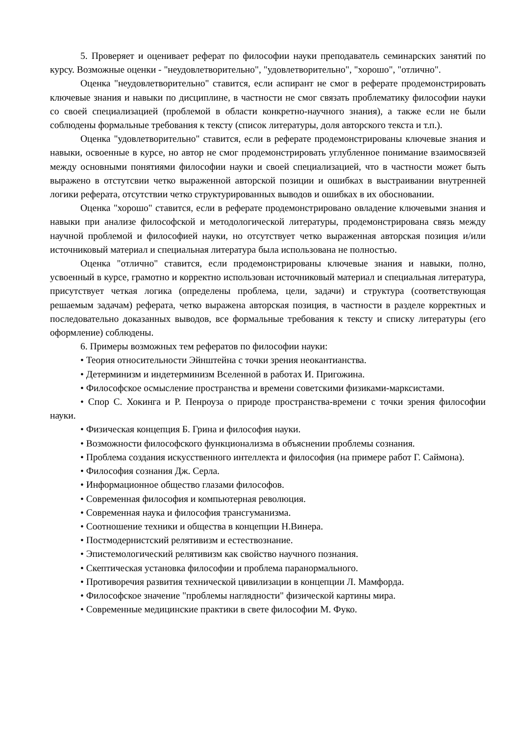5. Проверяет и оценивает реферат по философии науки преподаватель семинарских занятий по курсу. Возможные оценки - "неудовлетворительно", "удовлетворительно", "хорошо", "отлично".
Оценка "неудовлетворительно" ставится, если аспирант не смог в реферате продемонстрировать ключевые знания и навыки по дисциплине, в частности не смог связать проблематику философии науки со своей специализацией (проблемой в области конкретно-научного знания), а также если не были соблюдены формальные требования к тексту (список литературы, доля авторского текста и т.п.).
Оценка "удовлетворительно" ставится, если в реферате продемонстрированы ключевые знания и навыки, освоенные в курсе, но автор не смог продемонстрировать углубленное понимание взаимосвязей между основными понятиями философии науки и своей специализацией, что в частности может быть выражено в отстутсвии четко выраженной авторской позиции и ошибках в выстраивании внутренней логики реферата, отсутствии четко структурированных выводов и ошибках в их обосновании.
Оценка "хорошо" ставится, если в реферате продемонстрировано овладение ключевыми знания и навыки при анализе философской и методологической литературы, продемонстрирована связь между научной проблемой и философией науки, но отсутствует четко выраженная авторская позиция и/или источниковый материал и специальная литература была использована не полностью.
Оценка "отлично" ставится, если продемонстрированы ключевые знания и навыки, полно, усвоенный в курсе, грамотно и корректно использован источниковый материал и специальная литература, присутствует четкая логика (определены проблема, цели, задачи) и структура (соответствующая решаемым задачам) реферата, четко выражена авторская позиция, в частности в разделе корректных и последовательно доказанных выводов, все формальные требования к тексту и списку литературы (его оформление) соблюдены.
6. Примеры возможных тем рефератов по философии науки:
• Теория относительности Эйнштейна с точки зрения неокантианства.
• Детерминизм и индетерминизм Вселенной в работах И. Пригожина.
• Философское осмысление пространства и времени советскими физиками-марксистами.
• Спор С. Хокинга и Р. Пенроуза о природе пространства-времени с точки зрения философии науки.
• Физическая концепция Б. Грина и философия науки.
• Возможности философского функционализма в объяснении проблемы сознания.
• Проблема создания искусственного интеллекта и философия (на примере работ Г. Саймона).
• Философия сознания Дж. Серла.
• Информационное общество глазами философов.
• Современная философия и компьютерная революция.
• Современная наука и философия трансгуманизма.
• Соотношение техники и общества в концепции Н.Винера.
• Постмодернистский релятивизм и естествознание.
• Эпистемологический релятивизм как свойство научного познания.
• Скептическая установка философии и проблема паранормального.
• Противоречия развития технической цивилизации в концепции Л. Мамфорда.
• Философское значение "проблемы наглядности" физической картины мира.
• Современные медицинские практики в свете философии М. Фуко.